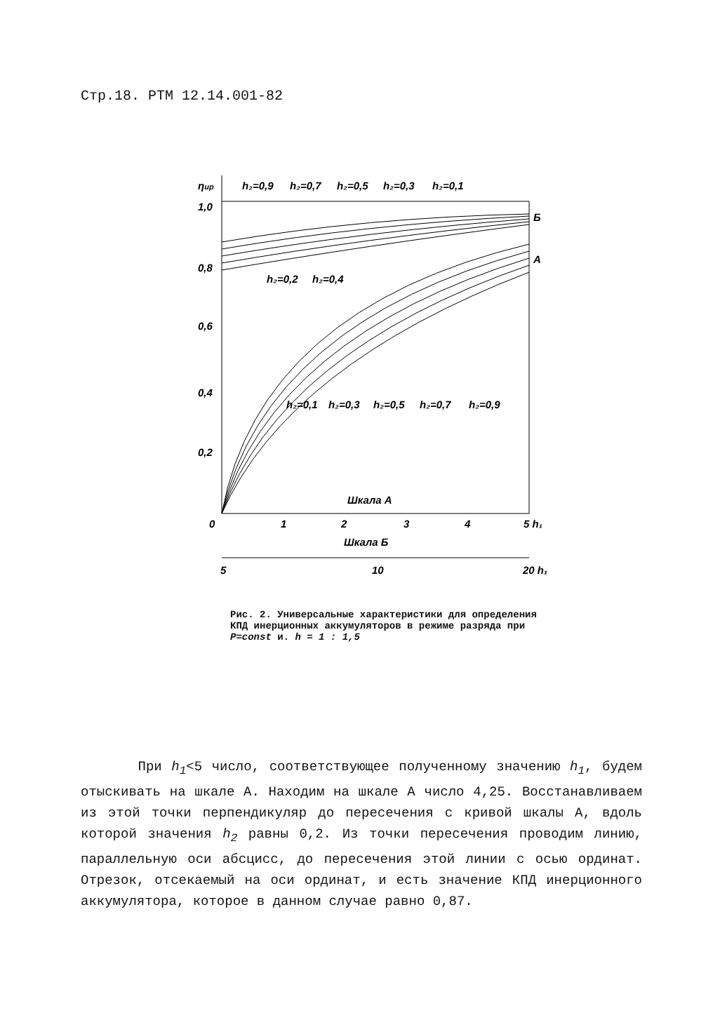Стр.18. РТМ 12.14.001-82
ηир
1,0
0,8
0,6
0,4
0,2
h₂=0,9
h₂=0,7
h₂=0,5
h₂=0,3
h₂=0,1
Б
А
h₂=0,2
h₂=0,4
h₂=0,1
h₂=0,3
h₂=0,5
h₂=0,7
h₂=0,9
Шкала А
0
1
2
3
4
5 h₁
Шкала Б
5
10
20 h₁
Рис. 2. Универсальные характеристики для определения КПД инерционных аккумуляторов в режиме разряда при P=const и. h = 1 : 1,5
При h<sub>1</sub><5 число, соответствующее полученному значению h<sub>1</sub>, будем отыскивать на шкале А. Находим на шкале А число 4,25. Восстанавливаем из этой точки перпендикуляр до пересечения с кривой шкалы А, вдоль которой значения h<sub>2</sub> равны 0,2. Из точки пересечения проводим линию, параллельную оси абсцисс, до пересечения этой линии с осью ординат. Отрезок, отсекаемый на оси ординат, и есть значение КПД инерционного аккумулятора, которое в данном случае равно 0,87.